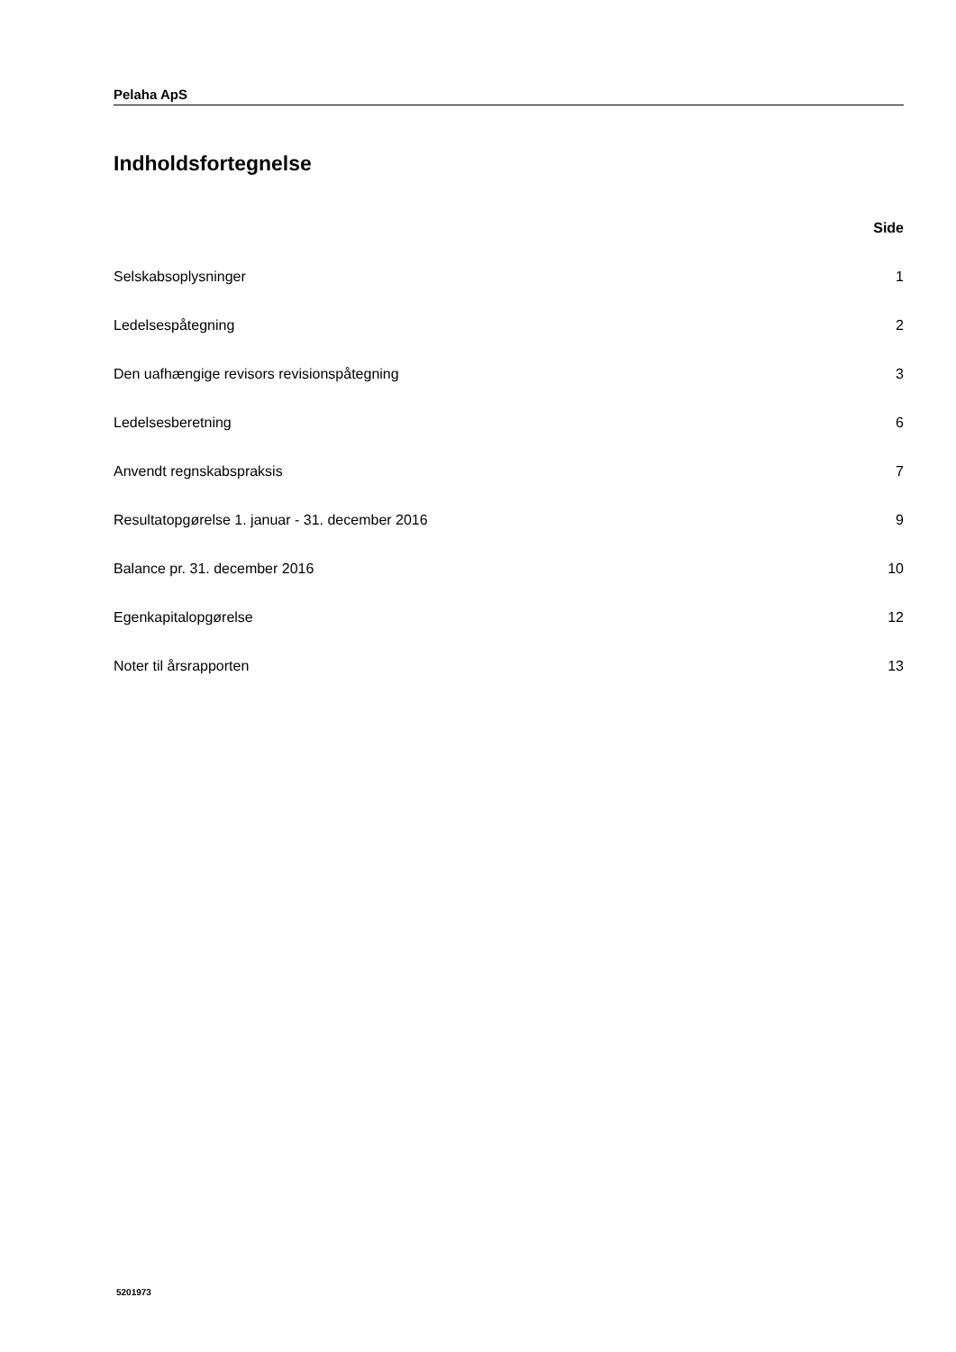Pelaha ApS
Indholdsfortegnelse
| | Side |
| Selskabsoplysninger | 1 |
| Ledelsespåtegning | 2 |
| Den uafhængige revisors revisionspåtegning | 3 |
| Ledelsesberetning | 6 |
| Anvendt regnskabspraksis | 7 |
| Resultatopgørelse 1. januar - 31. december 2016 | 9 |
| Balance pr. 31. december 2016 | 10 |
| Egenkapitalopgørelse | 12 |
| Noter til årsrapporten | 13 |
5201973